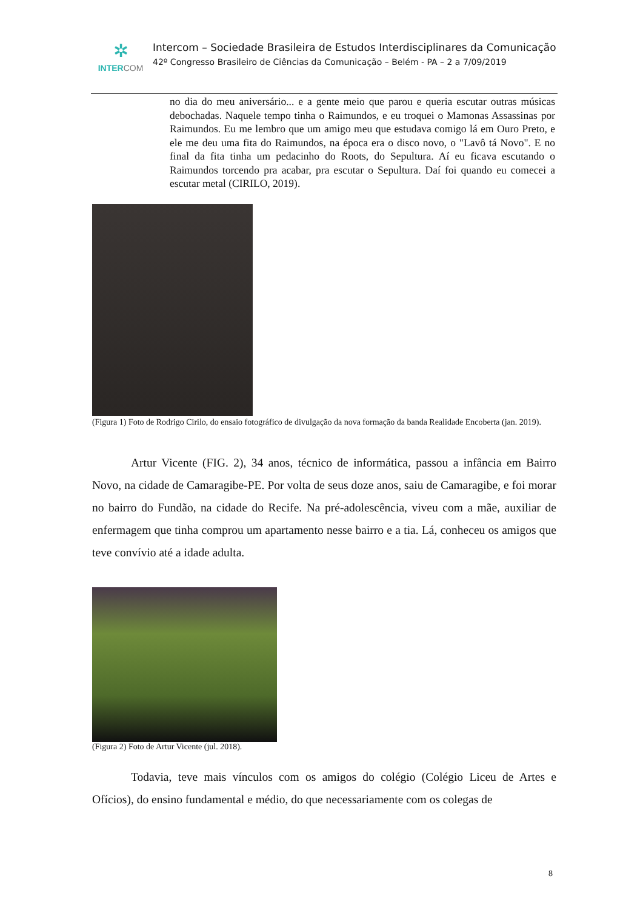✲
INTERCOM
Intercom – Sociedade Brasileira de Estudos Interdisciplinares da Comunicação
42º Congresso Brasileiro de Ciências da Comunicação – Belém - PA – 2 a 7/09/2019
no dia do meu aniversário... e a gente meio que parou e queria escutar outras músicas debochadas. Naquele tempo tinha o Raimundos, e eu troquei o Mamonas Assassinas por Raimundos. Eu me lembro que um amigo meu que estudava comigo lá em Ouro Preto, e ele me deu uma fita do Raimundos, na época era o disco novo, o "Lavô tá Novo". E no final da fita tinha um pedacinho do Roots, do Sepultura. Aí eu ficava escutando o Raimundos torcendo pra acabar, pra escutar o Sepultura. Daí foi quando eu comecei a escutar metal (CIRILO, 2019).
(Figura 1) Foto de Rodrigo Cirilo, do ensaio fotográfico de divulgação da nova formação da banda Realidade Encoberta (jan. 2019).
Artur Vicente (FIG. 2), 34 anos, técnico de informática, passou a infância em Bairro Novo, na cidade de Camaragibe-PE. Por volta de seus doze anos, saiu de Camaragibe, e foi morar no bairro do Fundão, na cidade do Recife. Na pré-adolescência, viveu com a mãe, auxiliar de enfermagem que tinha comprou um apartamento nesse bairro e a tia. Lá, conheceu os amigos que teve convívio até a idade adulta.
(Figura 2) Foto de Artur Vicente (jul. 2018).
Todavia, teve mais vínculos com os amigos do colégio (Colégio Liceu de Artes e Ofícios), do ensino fundamental e médio, do que necessariamente com os colegas de
8